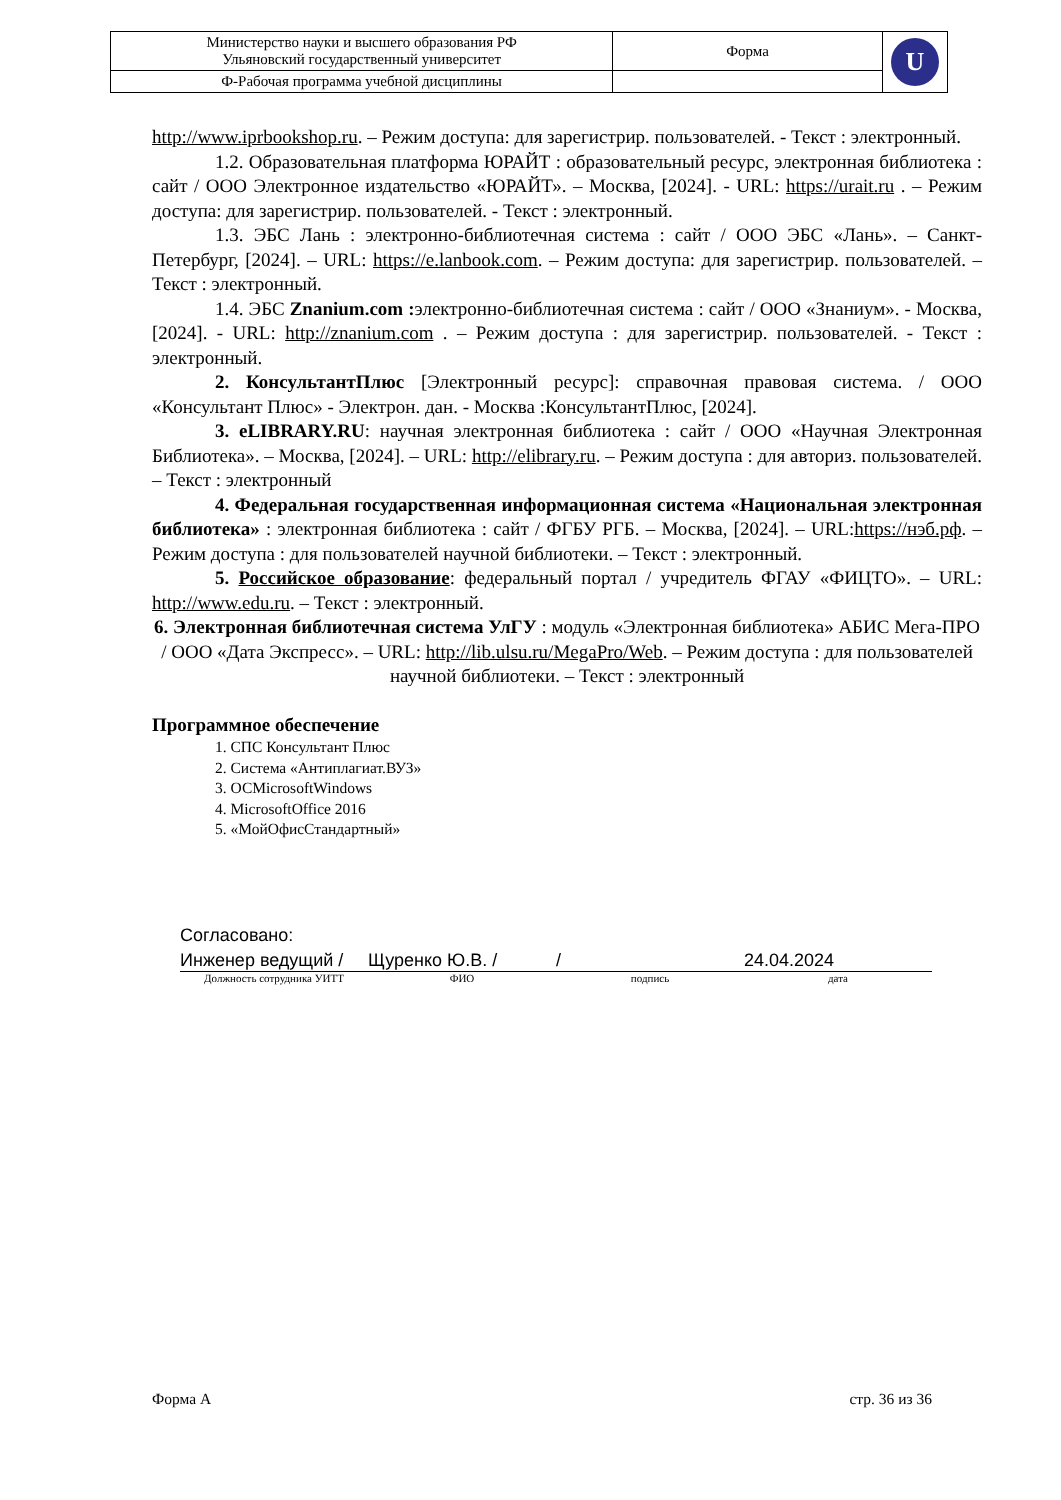| Министерство науки и высшего образования РФ Ульяновский государственный университет | Форма | U |
| Ф-Рабочая программа учебной дисциплины | | |
http://www.iprbookshop.ru. – Режим доступа: для зарегистрир. пользователей. - Текст : электронный.
1.2. Образовательная платформа ЮРАЙТ : образовательный ресурс, электронная библиотека : сайт / ООО Электронное издательство «ЮРАЙТ». – Москва, [2024]. - URL: https://urait.ru . – Режим доступа: для зарегистрир. пользователей. - Текст : электронный.
1.3. ЭБС Лань : электронно-библиотечная система : сайт / ООО ЭБС «Лань». – Санкт-Петербург, [2024]. – URL: https://e.lanbook.com. – Режим доступа: для зарегистрир. пользователей. – Текст : электронный.
1.4. ЭБС Znanium.com : электронно-библиотечная система : сайт / ООО «Знаниум». - Москва, [2024]. - URL: http://znanium.com . – Режим доступа : для зарегистрир. пользователей. - Текст : электронный.
2. КонсультантПлюс [Электронный ресурс]: справочная правовая система. / ООО «Консультант Плюс» - Электрон. дан. - Москва :КонсультантПлюс, [2024].
3. eLIBRARY.RU: научная электронная библиотека : сайт / ООО «Научная Электронная Библиотека». – Москва, [2024]. – URL: http://elibrary.ru. – Режим доступа : для авториз. пользователей. – Текст : электронный
4. Федеральная государственная информационная система «Национальная электронная библиотека» : электронная библиотека : сайт / ФГБУ РГБ. – Москва, [2024]. – URL:https://нэб.рф. – Режим доступа : для пользователей научной библиотеки. – Текст : электронный.
5. Российское образование: федеральный портал / учредитель ФГАУ «ФИЦТО». – URL: http://www.edu.ru. – Текст : электронный.
6. Электронная библиотечная система УлГУ : модуль «Электронная библиотека» АБИС Мега-ПРО / ООО «Дата Экспресс». – URL: http://lib.ulsu.ru/MegaPro/Web. – Режим доступа : для пользователей научной библиотеки. – Текст : электронный
Программное обеспечение
1. СПС Консультант Плюс
2. Система «Антиплагиат.ВУЗ»
3. ОСMicrosoftWindows
4. MicrosoftOffice 2016
5. «МойОфисСтандартный»
Согласовано:
Инженер ведущий / Щуренко Ю.В. / / 24.04.2024
Должность сотрудника УИТТ ФИО подпись дата
Форма А стр. 36 из 36